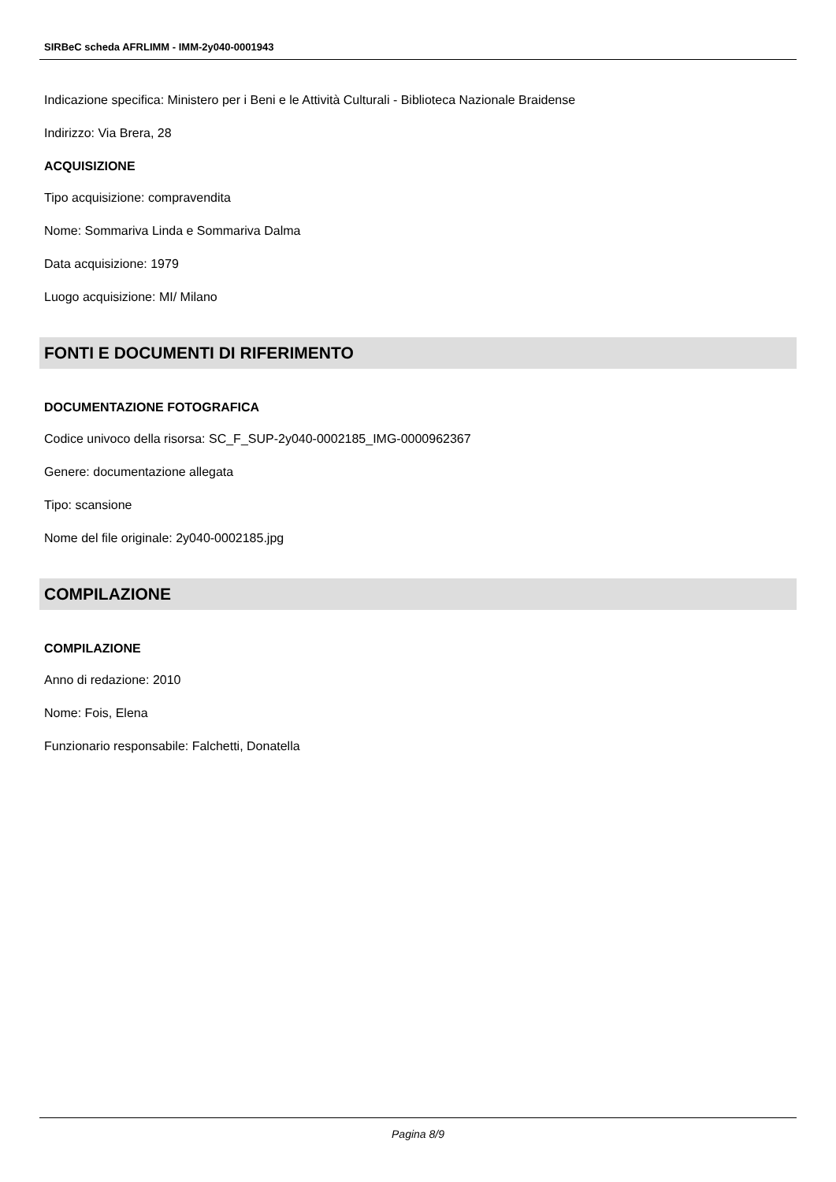SIRBeC scheda AFRLIMM - IMM-2y040-0001943
Indicazione specifica: Ministero per i Beni e le Attività Culturali - Biblioteca Nazionale Braidense
Indirizzo: Via Brera, 28
ACQUISIZIONE
Tipo acquisizione: compravendita
Nome: Sommariva Linda e Sommariva Dalma
Data acquisizione: 1979
Luogo acquisizione: MI/ Milano
FONTI E DOCUMENTI DI RIFERIMENTO
DOCUMENTAZIONE FOTOGRAFICA
Codice univoco della risorsa: SC_F_SUP-2y040-0002185_IMG-0000962367
Genere: documentazione allegata
Tipo: scansione
Nome del file originale: 2y040-0002185.jpg
COMPILAZIONE
COMPILAZIONE
Anno di redazione: 2010
Nome: Fois, Elena
Funzionario responsabile: Falchetti, Donatella
Pagina 8/9